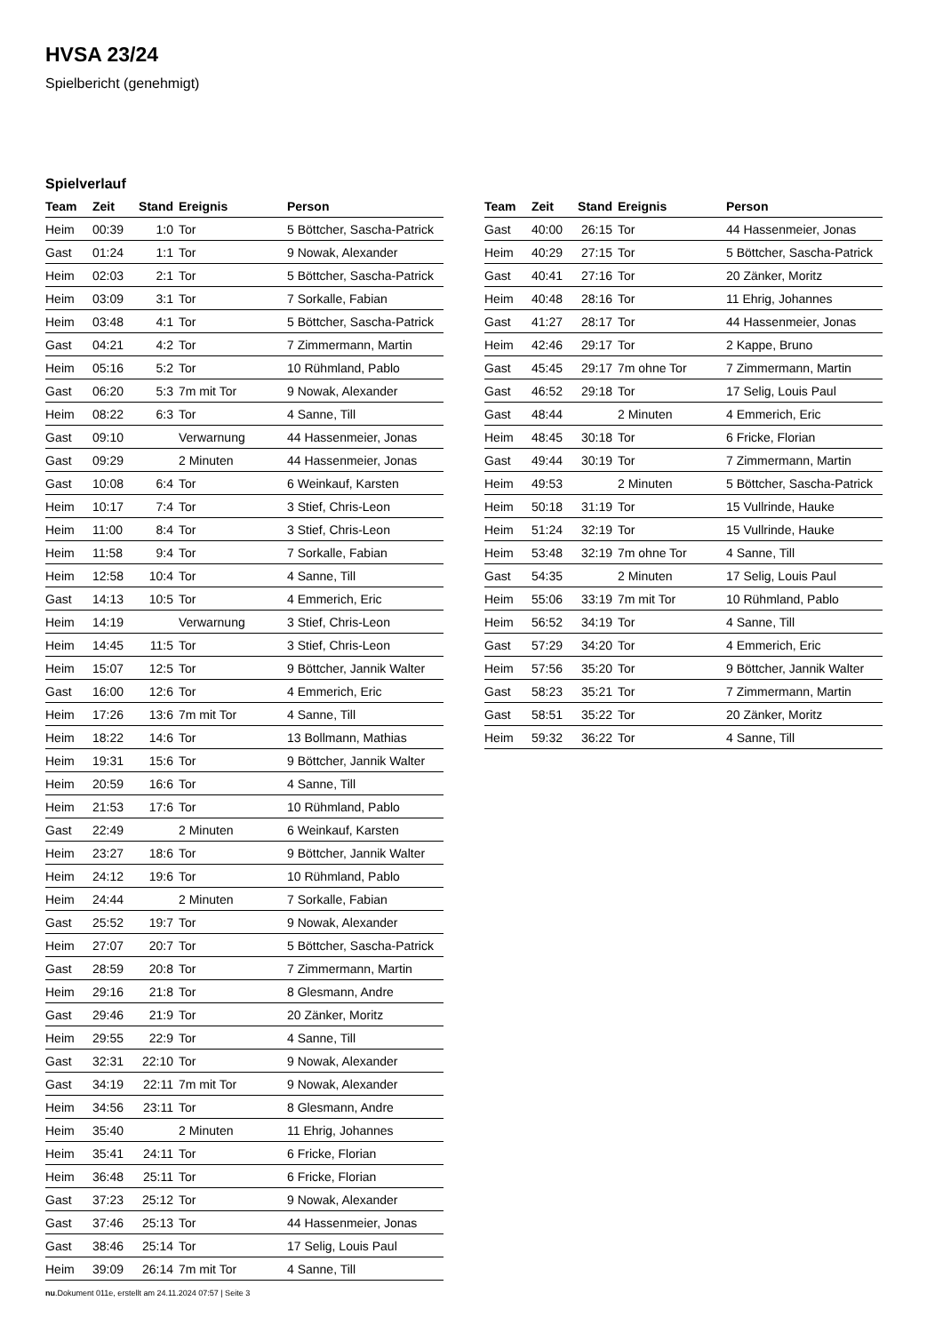HVSA 23/24
Spielbericht (genehmigt)
Spielverlauf
| Team | Zeit | Stand | Ereignis | Person |
| --- | --- | --- | --- | --- |
| Heim | 00:39 | 1:0 | Tor | 5 Böttcher, Sascha-Patrick |
| Gast | 01:24 | 1:1 | Tor | 9 Nowak, Alexander |
| Heim | 02:03 | 2:1 | Tor | 5 Böttcher, Sascha-Patrick |
| Heim | 03:09 | 3:1 | Tor | 7 Sorkalle, Fabian |
| Heim | 03:48 | 4:1 | Tor | 5 Böttcher, Sascha-Patrick |
| Gast | 04:21 | 4:2 | Tor | 7 Zimmermann, Martin |
| Heim | 05:16 | 5:2 | Tor | 10 Rühmland, Pablo |
| Gast | 06:20 | 5:3 | 7m mit Tor | 9 Nowak, Alexander |
| Heim | 08:22 | 6:3 | Tor | 4 Sanne, Till |
| Gast | 09:10 | | Verwarnung | 44 Hassenmeier, Jonas |
| Gast | 09:29 | | 2 Minuten | 44 Hassenmeier, Jonas |
| Gast | 10:08 | 6:4 | Tor | 6 Weinkauf, Karsten |
| Heim | 10:17 | 7:4 | Tor | 3 Stief, Chris-Leon |
| Heim | 11:00 | 8:4 | Tor | 3 Stief, Chris-Leon |
| Heim | 11:58 | 9:4 | Tor | 7 Sorkalle, Fabian |
| Heim | 12:58 | 10:4 | Tor | 4 Sanne, Till |
| Gast | 14:13 | 10:5 | Tor | 4 Emmerich, Eric |
| Heim | 14:19 | | Verwarnung | 3 Stief, Chris-Leon |
| Heim | 14:45 | 11:5 | Tor | 3 Stief, Chris-Leon |
| Heim | 15:07 | 12:5 | Tor | 9 Böttcher, Jannik Walter |
| Gast | 16:00 | 12:6 | Tor | 4 Emmerich, Eric |
| Heim | 17:26 | 13:6 | 7m mit Tor | 4 Sanne, Till |
| Heim | 18:22 | 14:6 | Tor | 13 Bollmann, Mathias |
| Heim | 19:31 | 15:6 | Tor | 9 Böttcher, Jannik Walter |
| Heim | 20:59 | 16:6 | Tor | 4 Sanne, Till |
| Heim | 21:53 | 17:6 | Tor | 10 Rühmland, Pablo |
| Gast | 22:49 | | 2 Minuten | 6 Weinkauf, Karsten |
| Heim | 23:27 | 18:6 | Tor | 9 Böttcher, Jannik Walter |
| Heim | 24:12 | 19:6 | Tor | 10 Rühmland, Pablo |
| Heim | 24:44 | | 2 Minuten | 7 Sorkalle, Fabian |
| Gast | 25:52 | 19:7 | Tor | 9 Nowak, Alexander |
| Heim | 27:07 | 20:7 | Tor | 5 Böttcher, Sascha-Patrick |
| Gast | 28:59 | 20:8 | Tor | 7 Zimmermann, Martin |
| Heim | 29:16 | 21:8 | Tor | 8 Glesmann, Andre |
| Gast | 29:46 | 21:9 | Tor | 20 Zänker, Moritz |
| Heim | 29:55 | 22:9 | Tor | 4 Sanne, Till |
| Gast | 32:31 | 22:10 | Tor | 9 Nowak, Alexander |
| Gast | 34:19 | 22:11 | 7m mit Tor | 9 Nowak, Alexander |
| Heim | 34:56 | 23:11 | Tor | 8 Glesmann, Andre |
| Heim | 35:40 | | 2 Minuten | 11 Ehrig, Johannes |
| Heim | 35:41 | 24:11 | Tor | 6 Fricke, Florian |
| Heim | 36:48 | 25:11 | Tor | 6 Fricke, Florian |
| Gast | 37:23 | 25:12 | Tor | 9 Nowak, Alexander |
| Gast | 37:46 | 25:13 | Tor | 44 Hassenmeier, Jonas |
| Gast | 38:46 | 25:14 | Tor | 17 Selig, Louis Paul |
| Heim | 39:09 | 26:14 | 7m mit Tor | 4 Sanne, Till |
| Team | Zeit | Stand | Ereignis | Person |
| --- | --- | --- | --- | --- |
| Gast | 40:00 | 26:15 | Tor | 44 Hassenmeier, Jonas |
| Heim | 40:29 | 27:15 | Tor | 5 Böttcher, Sascha-Patrick |
| Gast | 40:41 | 27:16 | Tor | 20 Zänker, Moritz |
| Heim | 40:48 | 28:16 | Tor | 11 Ehrig, Johannes |
| Gast | 41:27 | 28:17 | Tor | 44 Hassenmeier, Jonas |
| Heim | 42:46 | 29:17 | Tor | 2 Kappe, Bruno |
| Gast | 45:45 | 29:17 | 7m ohne Tor | 7 Zimmermann, Martin |
| Gast | 46:52 | 29:18 | Tor | 17 Selig, Louis Paul |
| Gast | 48:44 | | 2 Minuten | 4 Emmerich, Eric |
| Heim | 48:45 | 30:18 | Tor | 6 Fricke, Florian |
| Gast | 49:44 | 30:19 | Tor | 7 Zimmermann, Martin |
| Heim | 49:53 | | 2 Minuten | 5 Böttcher, Sascha-Patrick |
| Heim | 50:18 | 31:19 | Tor | 15 Vullrinde, Hauke |
| Heim | 51:24 | 32:19 | Tor | 15 Vullrinde, Hauke |
| Heim | 53:48 | 32:19 | 7m ohne Tor | 4 Sanne, Till |
| Gast | 54:35 | | 2 Minuten | 17 Selig, Louis Paul |
| Heim | 55:06 | 33:19 | 7m mit Tor | 10 Rühmland, Pablo |
| Heim | 56:52 | 34:19 | Tor | 4 Sanne, Till |
| Gast | 57:29 | 34:20 | Tor | 4 Emmerich, Eric |
| Heim | 57:56 | 35:20 | Tor | 9 Böttcher, Jannik Walter |
| Gast | 58:23 | 35:21 | Tor | 7 Zimmermann, Martin |
| Gast | 58:51 | 35:22 | Tor | 20 Zänker, Moritz |
| Heim | 59:32 | 36:22 | Tor | 4 Sanne, Till |
nu.Dokument 011e, erstellt am 24.11.2024 07:57 | Seite 3